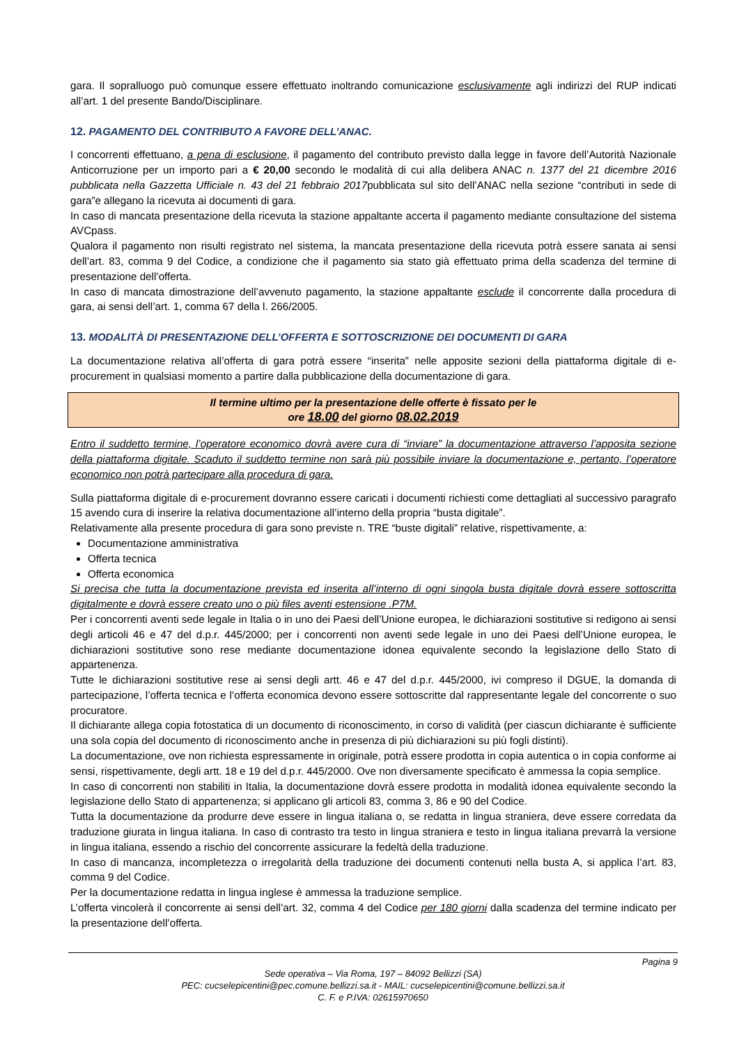gara. Il sopralluogo può comunque essere effettuato inoltrando comunicazione esclusivamente agli indirizzi del RUP indicati all’art. 1 del presente Bando/Disciplinare.
12. PAGAMENTO DEL CONTRIBUTO A FAVORE DELL’ANAC.
I concorrenti effettuano, a pena di esclusione, il pagamento del contributo previsto dalla legge in favore dell’Autorità Nazionale Anticorruzione per un importo pari a € 20,00 secondo le modalità di cui alla delibera ANAC n. 1377 del 21 dicembre 2016 pubblicata nella Gazzetta Ufficiale n. 43 del 21 febbraio 2017pubblicata sul sito dell’ANAC nella sezione “contributi in sede di gara”e allegano la ricevuta ai documenti di gara.
In caso di mancata presentazione della ricevuta la stazione appaltante accerta il pagamento mediante consultazione del sistema AVCpass.
Qualora il pagamento non risulti registrato nel sistema, la mancata presentazione della ricevuta potrà essere sanata ai sensi dell’art. 83, comma 9 del Codice, a condizione che il pagamento sia stato già effettuato prima della scadenza del termine di presentazione dell’offerta.
In caso di mancata dimostrazione dell’avvenuto pagamento, la stazione appaltante esclude il concorrente dalla procedura di gara, ai sensi dell’art. 1, comma 67 della l. 266/2005.
13. MODALITÀ DI PRESENTAZIONE DELL’OFFERTA E SOTTOSCRIZIONE DEI DOCUMENTI DI GARA
La documentazione relativa all’offerta di gara potrà essere “inserita” nelle apposite sezioni della piattaforma digitale di e-procurement in qualsiasi momento a partire dalla pubblicazione della documentazione di gara.
Il termine ultimo per la presentazione delle offerte è fissato per le
ore 18.00 del giorno 08.02.2019
Entro il suddetto termine, l’operatore economico dovrà avere cura di “inviare” la documentazione attraverso l’apposita sezione della piattaforma digitale. Scaduto il suddetto termine non sarà più possibile inviare la documentazione e, pertanto, l’operatore economico non potrà partecipare alla procedura di gara.
Sulla piattaforma digitale di e-procurement dovranno essere caricati i documenti richiesti come dettagliati al successivo paragrafo 15 avendo cura di inserire la relativa documentazione all’interno della propria “busta digitale”.
Relativamente alla presente procedura di gara sono previste n. TRE “buste digitali” relative, rispettivamente, a:
Documentazione amministrativa
Offerta tecnica
Offerta economica
Si precisa che tutta la documentazione prevista ed inserita all’interno di ogni singola busta digitale dovrà essere sottoscritta digitalmente e dovrà essere creato uno o più files aventi estensione .P7M.
Per i concorrenti aventi sede legale in Italia o in uno dei Paesi dell’Unione europea, le dichiarazioni sostitutive si redigono ai sensi degli articoli 46 e 47 del d.p.r. 445/2000; per i concorrenti non aventi sede legale in uno dei Paesi dell’Unione europea, le dichiarazioni sostitutive sono rese mediante documentazione idonea equivalente secondo la legislazione dello Stato di appartenenza.
Tutte le dichiarazioni sostitutive rese ai sensi degli artt. 46 e 47 del d.p.r. 445/2000, ivi compreso il DGUE, la domanda di partecipazione, l’offerta tecnica e l’offerta economica devono essere sottoscritte dal rappresentante legale del concorrente o suo procuratore.
Il dichiarante allega copia fotostatica di un documento di riconoscimento, in corso di validità (per ciascun dichiarante è sufficiente una sola copia del documento di riconoscimento anche in presenza di più dichiarazioni su più fogli distinti).
La documentazione, ove non richiesta espressamente in originale, potrà essere prodotta in copia autentica o in copia conforme ai sensi, rispettivamente, degli artt. 18 e 19 del d.p.r. 445/2000. Ove non diversamente specificato è ammessa la copia semplice.
In caso di concorrenti non stabiliti in Italia, la documentazione dovrà essere prodotta in modalità idonea equivalente secondo la legislazione dello Stato di appartenenza; si applicano gli articoli 83, comma 3, 86 e 90 del Codice.
Tutta la documentazione da produrre deve essere in lingua italiana o, se redatta in lingua straniera, deve essere corredata da traduzione giurata in lingua italiana. In caso di contrasto tra testo in lingua straniera e testo in lingua italiana prevarrà la versione in lingua italiana, essendo a rischio del concorrente assicurare la fedeltà della traduzione.
In caso di mancanza, incompletezza o irregolarità della traduzione dei documenti contenuti nella busta A, si applica l’art. 83, comma 9 del Codice.
Per la documentazione redatta in lingua inglese è ammessa la traduzione semplice.
L’offerta vincolerà il concorrente ai sensi dell’art. 32, comma 4 del Codice per 180 giorni dalla scadenza del termine indicato per la presentazione dell’offerta.
Pagina 9
Sede operativa – Via Roma, 197 – 84092 Bellizzi (SA)
PEC: cucselepicentini@pec.comune.bellizzi.sa.it - MAIL: cucselepicentini@comune.bellizzi.sa.it
C. F. e P.IVA: 02615970650